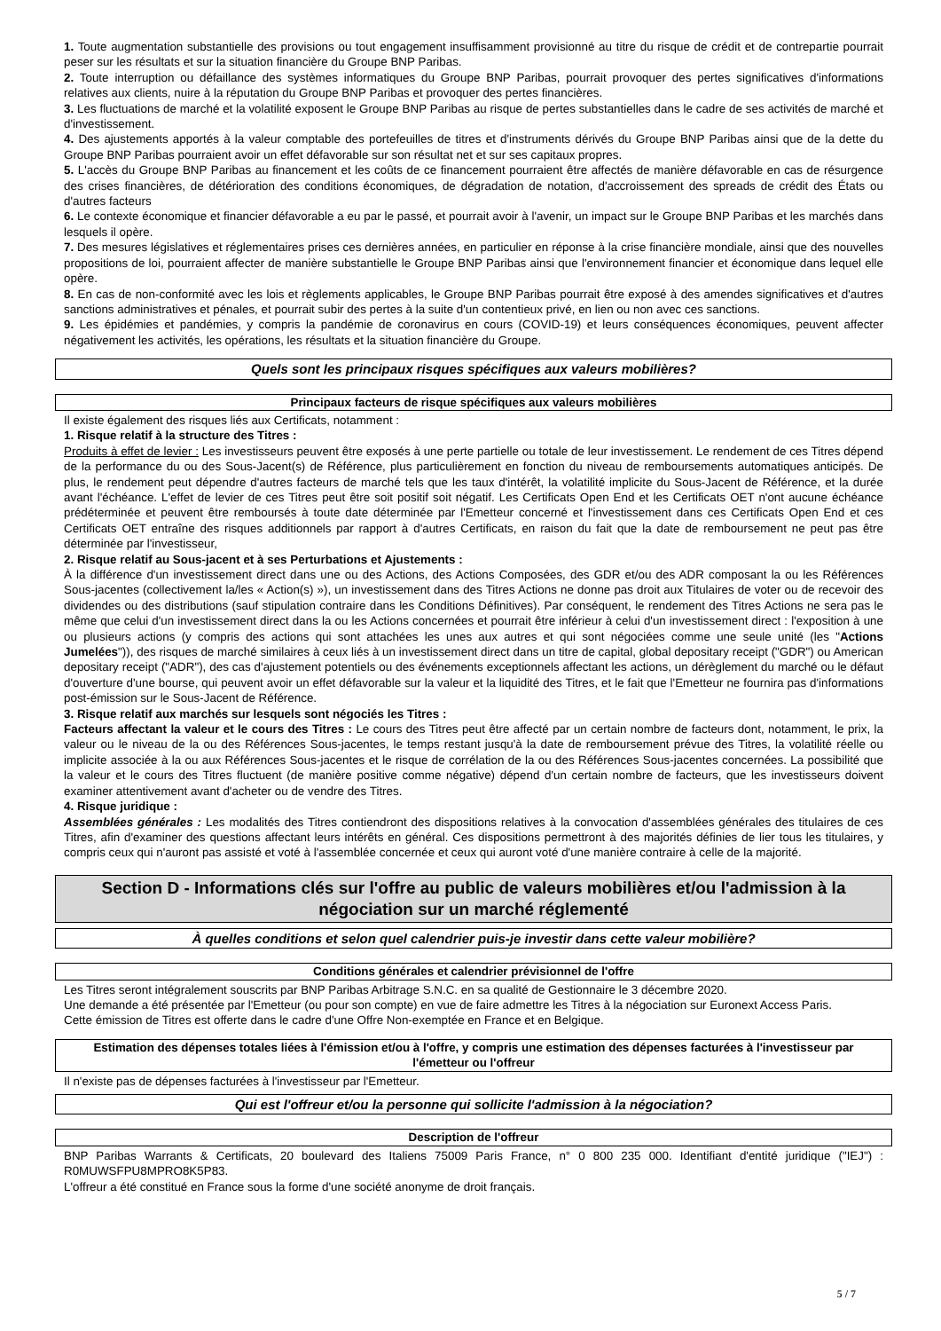1. Toute augmentation substantielle des provisions ou tout engagement insuffisamment provisionné au titre du risque de crédit et de contrepartie pourrait peser sur les résultats et sur la situation financière du Groupe BNP Paribas.
2. Toute interruption ou défaillance des systèmes informatiques du Groupe BNP Paribas, pourrait provoquer des pertes significatives d'informations relatives aux clients, nuire à la réputation du Groupe BNP Paribas et provoquer des pertes financières.
3. Les fluctuations de marché et la volatilité exposent le Groupe BNP Paribas au risque de pertes substantielles dans le cadre de ses activités de marché et d'investissement.
4. Des ajustements apportés à la valeur comptable des portefeuilles de titres et d'instruments dérivés du Groupe BNP Paribas ainsi que de la dette du Groupe BNP Paribas pourraient avoir un effet défavorable sur son résultat net et sur ses capitaux propres.
5. L'accès du Groupe BNP Paribas au financement et les coûts de ce financement pourraient être affectés de manière défavorable en cas de résurgence des crises financières, de détérioration des conditions économiques, de dégradation de notation, d'accroissement des spreads de crédit des États ou d'autres facteurs
6. Le contexte économique et financier défavorable a eu par le passé, et pourrait avoir à l'avenir, un impact sur le Groupe BNP Paribas et les marchés dans lesquels il opère.
7. Des mesures législatives et réglementaires prises ces dernières années, en particulier en réponse à la crise financière mondiale, ainsi que des nouvelles propositions de loi, pourraient affecter de manière substantielle le Groupe BNP Paribas ainsi que l'environnement financier et économique dans lequel elle opère.
8. En cas de non-conformité avec les lois et règlements applicables, le Groupe BNP Paribas pourrait être exposé à des amendes significatives et d'autres sanctions administratives et pénales, et pourrait subir des pertes à la suite d'un contentieux privé, en lien ou non avec ces sanctions.
9. Les épidémies et pandémies, y compris la pandémie de coronavirus en cours (COVID-19) et leurs conséquences économiques, peuvent affecter négativement les activités, les opérations, les résultats et la situation financière du Groupe.
Quels sont les principaux risques spécifiques aux valeurs mobilières?
Principaux facteurs de risque spécifiques aux valeurs mobilières
Il existe également des risques liés aux Certificats, notamment :
1. Risque relatif à la structure des Titres :
Produits à effet de levier : Les investisseurs peuvent être exposés à une perte partielle ou totale de leur investissement. Le rendement de ces Titres dépend de la performance du ou des Sous-Jacent(s) de Référence, plus particulièrement en fonction du niveau de remboursements automatiques anticipés. De plus, le rendement peut dépendre d'autres facteurs de marché tels que les taux d'intérêt, la volatilité implicite du Sous-Jacent de Référence, et la durée avant l'échéance. L'effet de levier de ces Titres peut être soit positif soit négatif. Les Certificats Open End et les Certificats OET n'ont aucune échéance prédéterminée et peuvent être remboursés à toute date déterminée par l'Emetteur concerné et l'investissement dans ces Certificats Open End et ces Certificats OET entraîne des risques additionnels par rapport à d'autres Certificats, en raison du fait que la date de remboursement ne peut pas être déterminée par l'investisseur,
2. Risque relatif au Sous-jacent et à ses Perturbations et Ajustements :
À la différence d'un investissement direct dans une ou des Actions, des Actions Composées, des GDR et/ou des ADR composant la ou les Références Sous-jacentes (collectivement la/les « Action(s) »), un investissement dans des Titres Actions ne donne pas droit aux Titulaires de voter ou de recevoir des dividendes ou des distributions (sauf stipulation contraire dans les Conditions Définitives). Par conséquent, le rendement des Titres Actions ne sera pas le même que celui d'un investissement direct dans la ou les Actions concernées et pourrait être inférieur à celui d'un investissement direct : l'exposition à une ou plusieurs actions (y compris des actions qui sont attachées les unes aux autres et qui sont négociées comme une seule unité (les "Actions Jumelées")), des risques de marché similaires à ceux liés à un investissement direct dans un titre de capital, global depositary receipt ("GDR") ou American depositary receipt ("ADR"), des cas d'ajustement potentiels ou des événements exceptionnels affectant les actions, un dérèglement du marché ou le défaut d'ouverture d'une bourse, qui peuvent avoir un effet défavorable sur la valeur et la liquidité des Titres, et le fait que l'Emetteur ne fournira pas d'informations post-émission sur le Sous-Jacent de Référence.
3. Risque relatif aux marchés sur lesquels sont négociés les Titres :
Facteurs affectant la valeur et le cours des Titres : Le cours des Titres peut être affecté par un certain nombre de facteurs dont, notamment, le prix, la valeur ou le niveau de la ou des Références Sous-jacentes, le temps restant jusqu'à la date de remboursement prévue des Titres, la volatilité réelle ou implicite associée à la ou aux Références Sous-jacentes et le risque de corrélation de la ou des Références Sous-jacentes concernées. La possibilité que la valeur et le cours des Titres fluctuent (de manière positive comme négative) dépend d'un certain nombre de facteurs, que les investisseurs doivent examiner attentivement avant d'acheter ou de vendre des Titres.
4. Risque juridique :
Assemblées générales : Les modalités des Titres contiendront des dispositions relatives à la convocation d'assemblées générales des titulaires de ces Titres, afin d'examiner des questions affectant leurs intérêts en général. Ces dispositions permettront à des majorités définies de lier tous les titulaires, y compris ceux qui n'auront pas assisté et voté à l'assemblée concernée et ceux qui auront voté d'une manière contraire à celle de la majorité.
Section D - Informations clés sur l'offre au public de valeurs mobilières et/ou l'admission à la négociation sur un marché réglementé
À quelles conditions et selon quel calendrier puis-je investir dans cette valeur mobilière?
Conditions générales et calendrier prévisionnel de l'offre
Les Titres seront intégralement souscrits par BNP Paribas Arbitrage S.N.C. en sa qualité de Gestionnaire le 3 décembre 2020.
Une demande a été présentée par l'Emetteur (ou pour son compte) en vue de faire admettre les Titres à la négociation sur Euronext Access Paris.
Cette émission de Titres est offerte dans le cadre d'une Offre Non-exemptée en France et en Belgique.
Estimation des dépenses totales liées à l'émission et/ou à l'offre, y compris une estimation des dépenses facturées à l'investisseur par l'émetteur ou l'offreur
Il n'existe pas de dépenses facturées à l'investisseur par l'Emetteur.
Qui est l'offreur et/ou la personne qui sollicite l'admission à la négociation?
Description de l'offreur
BNP Paribas Warrants & Certificats, 20 boulevard des Italiens 75009 Paris France, n° 0 800 235 000. Identifiant d'entité juridique ("IEJ") : R0MUWSFPU8MPRO8K5P83.
L'offreur a été constitué en France sous la forme d'une société anonyme de droit français.
5 / 7